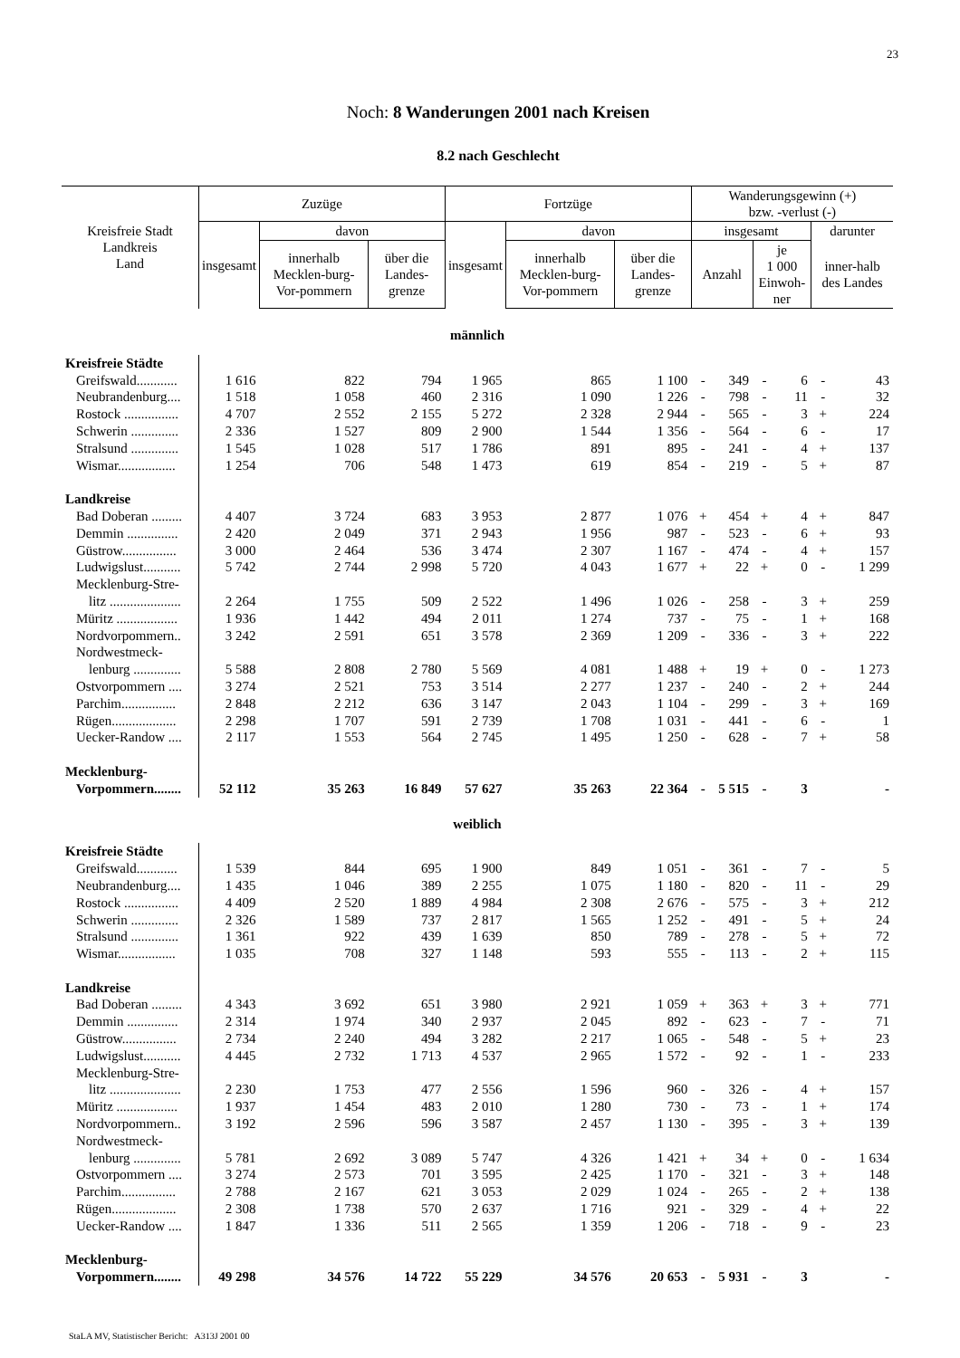23
Noch: 8 Wanderungen 2001 nach Kreisen
8.2 nach Geschlecht
| Kreisfreie Stadt Landkreis Land | Zuzüge | | | Fortzüge | | | Wanderungsgewinn (+) bzw. -verlust (-) | | | | | |
| --- | --- | --- | --- | --- | --- | --- | --- | --- | --- | --- | --- | --- |
| | insgesamt | davon | | insgesamt | davon | | insgesamt | | | | darunter | |
| | | innerhalb Mecklen-burg-Vor-pommern | über die Landes-grenze | | innerhalb Mecklen-burg-Vor-pommern | über die Landes-grenze | Anzahl | | je 1 000 Einwoh-ner | | inner-halb des Landes | |
| männlich | | | | | | | | | | | | |
| Kreisfreie Städte | | | | | | | | | | | | |
| Greifswald............ | 1 616 | 822 | 794 | 1 965 | 865 | 1 100 | - | 349 | - | 6 | - | 43 |
| Neubrandenburg.... | 1 518 | 1 058 | 460 | 2 316 | 1 090 | 1 226 | - | 798 | - | 11 | - | 32 |
| Rostock ................ | 4 707 | 2 552 | 2 155 | 5 272 | 2 328 | 2 944 | - | 565 | - | 3 | + | 224 |
| Schwerin .............. | 2 336 | 1 527 | 809 | 2 900 | 1 544 | 1 356 | - | 564 | - | 6 | - | 17 |
| Stralsund .............. | 1 545 | 1 028 | 517 | 1 786 | 891 | 895 | - | 241 | - | 4 | + | 137 |
| Wismar................. | 1 254 | 706 | 548 | 1 473 | 619 | 854 | - | 219 | - | 5 | + | 87 |
| Landkreise | | | | | | | | | | | | |
| Bad Doberan ......... | 4 407 | 3 724 | 683 | 3 953 | 2 877 | 1 076 | + | 454 | + | 4 | + | 847 |
| Demmin ............... | 2 420 | 2 049 | 371 | 2 943 | 1 956 | 987 | - | 523 | - | 6 | + | 93 |
| Güstrow................ | 3 000 | 2 464 | 536 | 3 474 | 2 307 | 1 167 | - | 474 | - | 4 | + | 157 |
| Ludwigslust........... | 5 742 | 2 744 | 2 998 | 5 720 | 4 043 | 1 677 | + | 22 | + | 0 | - | 1 299 |
| Mecklenburg-Stre- | | | | | | | | | | | | |
| litz ..................... | 2 264 | 1 755 | 509 | 2 522 | 1 496 | 1 026 | - | 258 | - | 3 | + | 259 |
| Müritz .................. | 1 936 | 1 442 | 494 | 2 011 | 1 274 | 737 | - | 75 | - | 1 | + | 168 |
| Nordvorpommern.. | 3 242 | 2 591 | 651 | 3 578 | 2 369 | 1 209 | - | 336 | - | 3 | + | 222 |
| Nordwestmeck- | | | | | | | | | | | | |
| lenburg .............. | 5 588 | 2 808 | 2 780 | 5 569 | 4 081 | 1 488 | + | 19 | + | 0 | - | 1 273 |
| Ostvorpommern .... | 3 274 | 2 521 | 753 | 3 514 | 2 277 | 1 237 | - | 240 | - | 2 | + | 244 |
| Parchim................ | 2 848 | 2 212 | 636 | 3 147 | 2 043 | 1 104 | - | 299 | - | 3 | + | 169 |
| Rügen................... | 2 298 | 1 707 | 591 | 2 739 | 1 708 | 1 031 | - | 441 | - | 6 | - | 1 |
| Uecker-Randow .... | 2 117 | 1 553 | 564 | 2 745 | 1 495 | 1 250 | - | 628 | - | 7 | + | 58 |
| Mecklenburg- | | | | | | | | | | | | |
| Vorpommern........ | 52 112 | 35 263 | 16 849 | 57 627 | 35 263 | 22 364 | - | 5 515 | - | 3 | | - |
| weiblich | | | | | | | | | | | | |
| Kreisfreie Städte | | | | | | | | | | | | |
| Greifswald............ | 1 539 | 844 | 695 | 1 900 | 849 | 1 051 | - | 361 | - | 7 | - | 5 |
| Neubrandenburg.... | 1 435 | 1 046 | 389 | 2 255 | 1 075 | 1 180 | - | 820 | - | 11 | - | 29 |
| Rostock ................ | 4 409 | 2 520 | 1 889 | 4 984 | 2 308 | 2 676 | - | 575 | - | 3 | + | 212 |
| Schwerin .............. | 2 326 | 1 589 | 737 | 2 817 | 1 565 | 1 252 | - | 491 | - | 5 | + | 24 |
| Stralsund .............. | 1 361 | 922 | 439 | 1 639 | 850 | 789 | - | 278 | - | 5 | + | 72 |
| Wismar................. | 1 035 | 708 | 327 | 1 148 | 593 | 555 | - | 113 | - | 2 | + | 115 |
| Landkreise | | | | | | | | | | | | |
| Bad Doberan ......... | 4 343 | 3 692 | 651 | 3 980 | 2 921 | 1 059 | + | 363 | + | 3 | + | 771 |
| Demmin ............... | 2 314 | 1 974 | 340 | 2 937 | 2 045 | 892 | - | 623 | - | 7 | - | 71 |
| Güstrow................ | 2 734 | 2 240 | 494 | 3 282 | 2 217 | 1 065 | - | 548 | - | 5 | + | 23 |
| Ludwigslust........... | 4 445 | 2 732 | 1 713 | 4 537 | 2 965 | 1 572 | - | 92 | - | 1 | - | 233 |
| Mecklenburg-Stre- | | | | | | | | | | | | |
| litz ..................... | 2 230 | 1 753 | 477 | 2 556 | 1 596 | 960 | - | 326 | - | 4 | + | 157 |
| Müritz .................. | 1 937 | 1 454 | 483 | 2 010 | 1 280 | 730 | - | 73 | - | 1 | + | 174 |
| Nordvorpommern.. | 3 192 | 2 596 | 596 | 3 587 | 2 457 | 1 130 | - | 395 | - | 3 | + | 139 |
| Nordwestmeck- | | | | | | | | | | | | |
| lenburg .............. | 5 781 | 2 692 | 3 089 | 5 747 | 4 326 | 1 421 | + | 34 | + | 0 | - | 1 634 |
| Ostvorpommern .... | 3 274 | 2 573 | 701 | 3 595 | 2 425 | 1 170 | - | 321 | - | 3 | + | 148 |
| Parchim................ | 2 788 | 2 167 | 621 | 3 053 | 2 029 | 1 024 | - | 265 | - | 2 | + | 138 |
| Rügen................... | 2 308 | 1 738 | 570 | 2 637 | 1 716 | 921 | - | 329 | - | 4 | + | 22 |
| Uecker-Randow .... | 1 847 | 1 336 | 511 | 2 565 | 1 359 | 1 206 | - | 718 | - | 9 | - | 23 |
| Mecklenburg- | | | | | | | | | | | | |
| Vorpommern........ | 49 298 | 34 576 | 14 722 | 55 229 | 34 576 | 20 653 | - | 5 931 | - | 3 | | - |
StaLA MV, Statistischer Bericht: A313J 2001 00